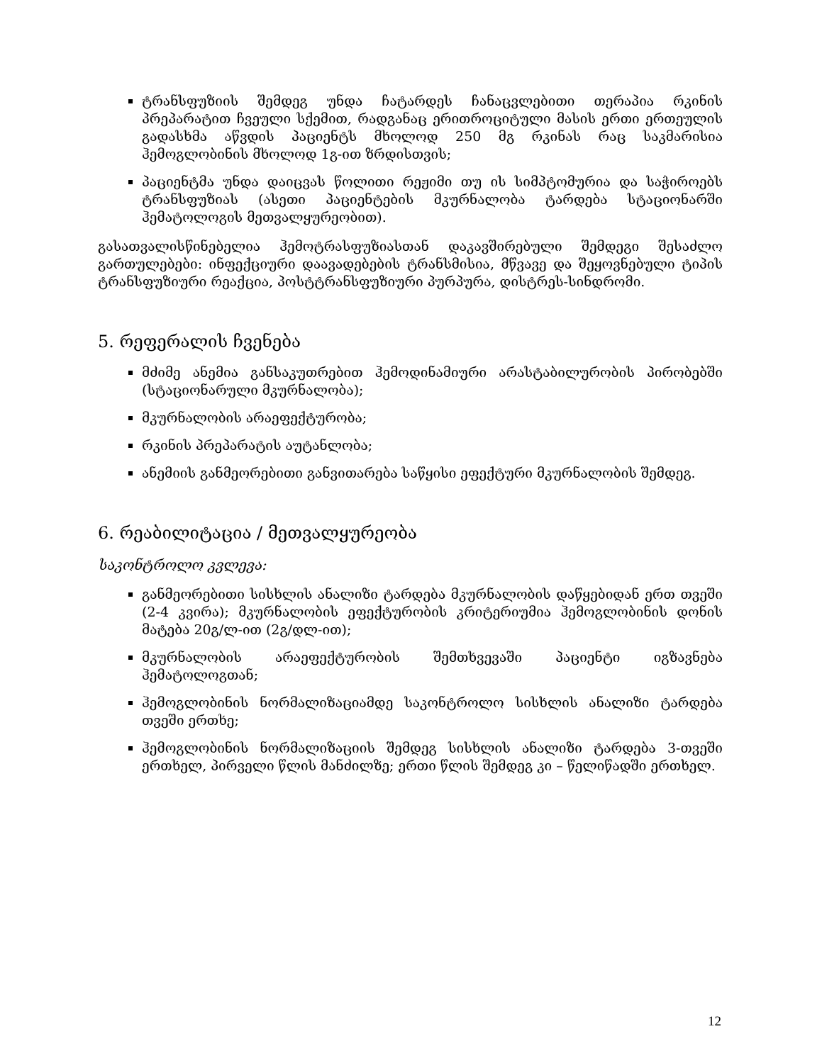ტრანსფუზიის შემდეგ უნდა ჩატარდეს ჩანაცვლებითი თერაპია რკინის პრეპარატით ჩვეული სქემით, რადგანაც ერითროციტული მასის ერთი ერთეულის გადასხმა აწვდის პაციენტს მხოლოდ 250 მგ რკინას რაც საკმარისია ჰემოგლობინის მხოლოდ 1გ-ით ზრდისთვის;
პაციენტმა უნდა დაიცვას წოლითი რეჟიმი თუ ის სიმპტომურია და საჭიროებს ტრანსფუზიას (ასეთი პაციენტების მკურნალობა ტარდება სტაციონარში ჰემატოლოგის მეთვალყურეობით).
გასათვალისწინებელია ჰემოტრასფუზიასთან დაკავშირებული შემდეგი შესაძლო გართულებები: ინფექციური დაავადებების ტრანსმისია, მწვავე და შეყოვნებული ტიპის ტრანსფუზიური რეაქცია, პოსტტრანსფუზიური პურპურა, დისტრეს-სინდრომი.
5. რეფერალის ჩვენება
მძიმე ანემია განსაკუთრებით ჰემოდინამიური არასტაბილურობის პირობებში (სტაციონარული მკურნალობა);
მკურნალობის არაეფექტურობა;
რკინის პრეპარატის აუტანლობა;
ანემიის განმეორებითი განვითარება საწყისი ეფექტური მკურნალობის შემდეგ.
6. რეაბილიტაცია / მეთვალყურეობა
საკონტროლო კვლევა:
განმეორებითი სისხლის ანალიზი ტარდება მკურნალობის დაწყებიდან ერთ თვეში (2-4 კვირა); მკურნალობის ეფექტურობის კრიტერიუმია ჰემოგლობინის დონის მატება 20გ/ლ-ით (2გ/დლ-ით);
მკურნალობის არაეფექტურობის შემთხვევაში პაციენტი იგზავნება ჰემატოლოგთან;
ჰემოგლობინის ნორმალიზაციამდე საკონტროლო სისხლის ანალიზი ტარდება თვეში ერთხე;
ჰემოგლობინის ნორმალიზაციის შემდეგ სისხლის ანალიზი ტარდება 3-თვეში ერთხელ, პირველი წლის მანძილზე; ერთი წლის შემდეგ კი – წელიწადში ერთხელ.
12